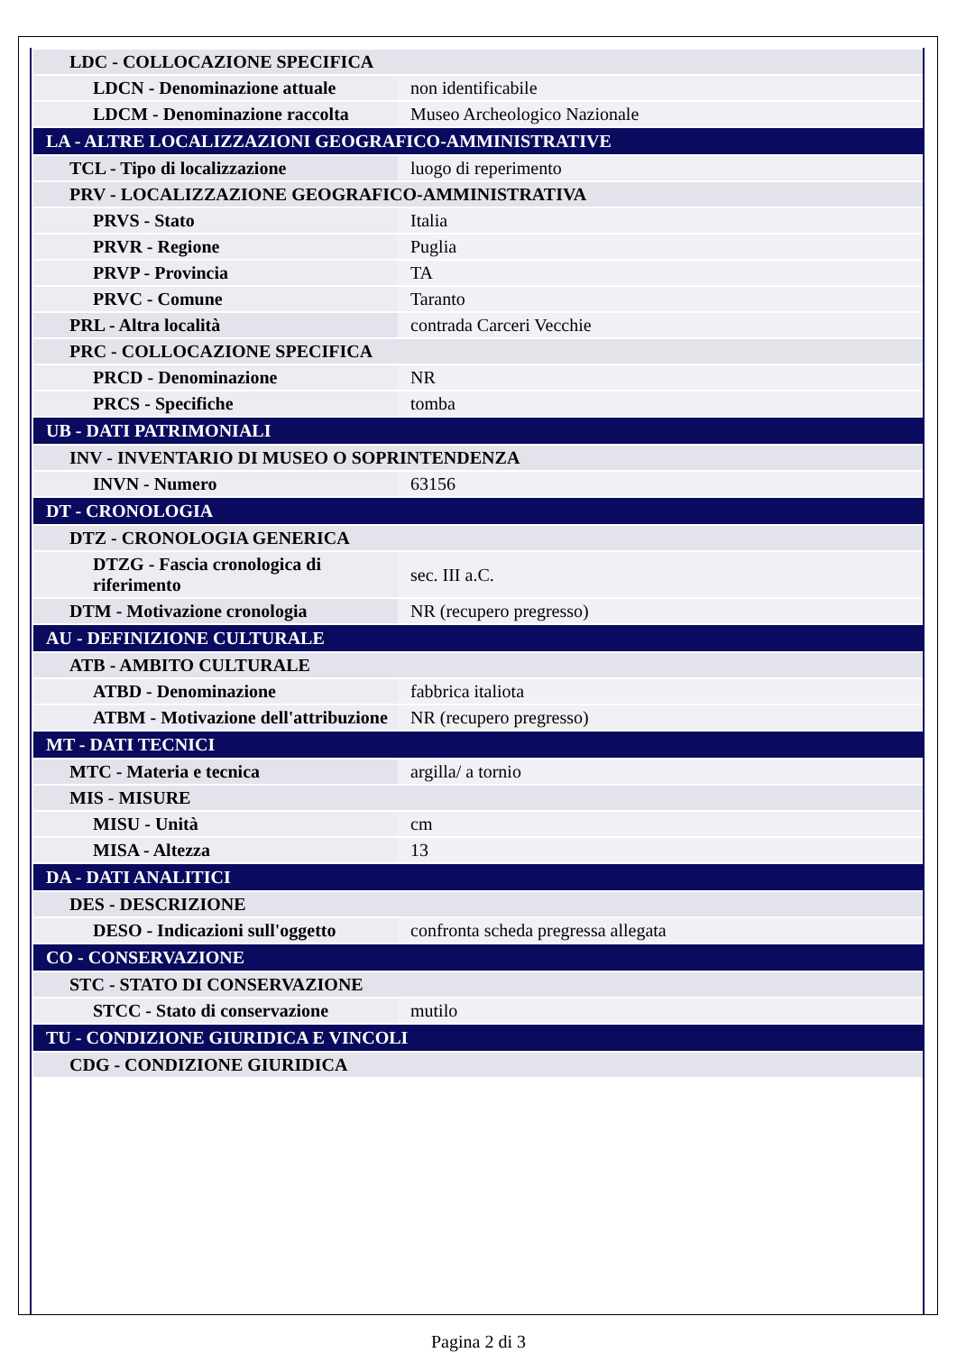| LDC - COLLOCAZIONE SPECIFICA | |
| LDCN - Denominazione attuale | non identificabile |
| LDCM - Denominazione raccolta | Museo Archeologico Nazionale |
| LA - ALTRE LOCALIZZAZIONI GEOGRAFICO-AMMINISTRATIVE | |
| TCL - Tipo di localizzazione | luogo di reperimento |
| PRV - LOCALIZZAZIONE GEOGRAFICO-AMMINISTRATIVA | |
| PRVS - Stato | Italia |
| PRVR - Regione | Puglia |
| PRVP - Provincia | TA |
| PRVC - Comune | Taranto |
| PRL - Altra località | contrada Carceri Vecchie |
| PRC - COLLOCAZIONE SPECIFICA | |
| PRCD - Denominazione | NR |
| PRCS - Specifiche | tomba |
| UB - DATI PATRIMONIALI | |
| INV - INVENTARIO DI MUSEO O SOPRINTENDENZA | |
| INVN - Numero | 63156 |
| DT - CRONOLOGIA | |
| DTZ - CRONOLOGIA GENERICA | |
| DTZG - Fascia cronologica di riferimento | sec. III a.C. |
| DTM - Motivazione cronologia | NR (recupero pregresso) |
| AU - DEFINIZIONE CULTURALE | |
| ATB - AMBITO CULTURALE | |
| ATBD - Denominazione | fabbrica italiota |
| ATBM - Motivazione dell'attribuzione | NR (recupero pregresso) |
| MT - DATI TECNICI | |
| MTC - Materia e tecnica | argilla/ a tornio |
| MIS - MISURE | |
| MISU - Unità | cm |
| MISA - Altezza | 13 |
| DA - DATI ANALITICI | |
| DES - DESCRIZIONE | |
| DESO - Indicazioni sull'oggetto | confronta scheda pregressa allegata |
| CO - CONSERVAZIONE | |
| STC - STATO DI CONSERVAZIONE | |
| STCC - Stato di conservazione | mutilo |
| TU - CONDIZIONE GIURIDICA E VINCOLI | |
| CDG - CONDIZIONE GIURIDICA | |
Pagina 2 di 3